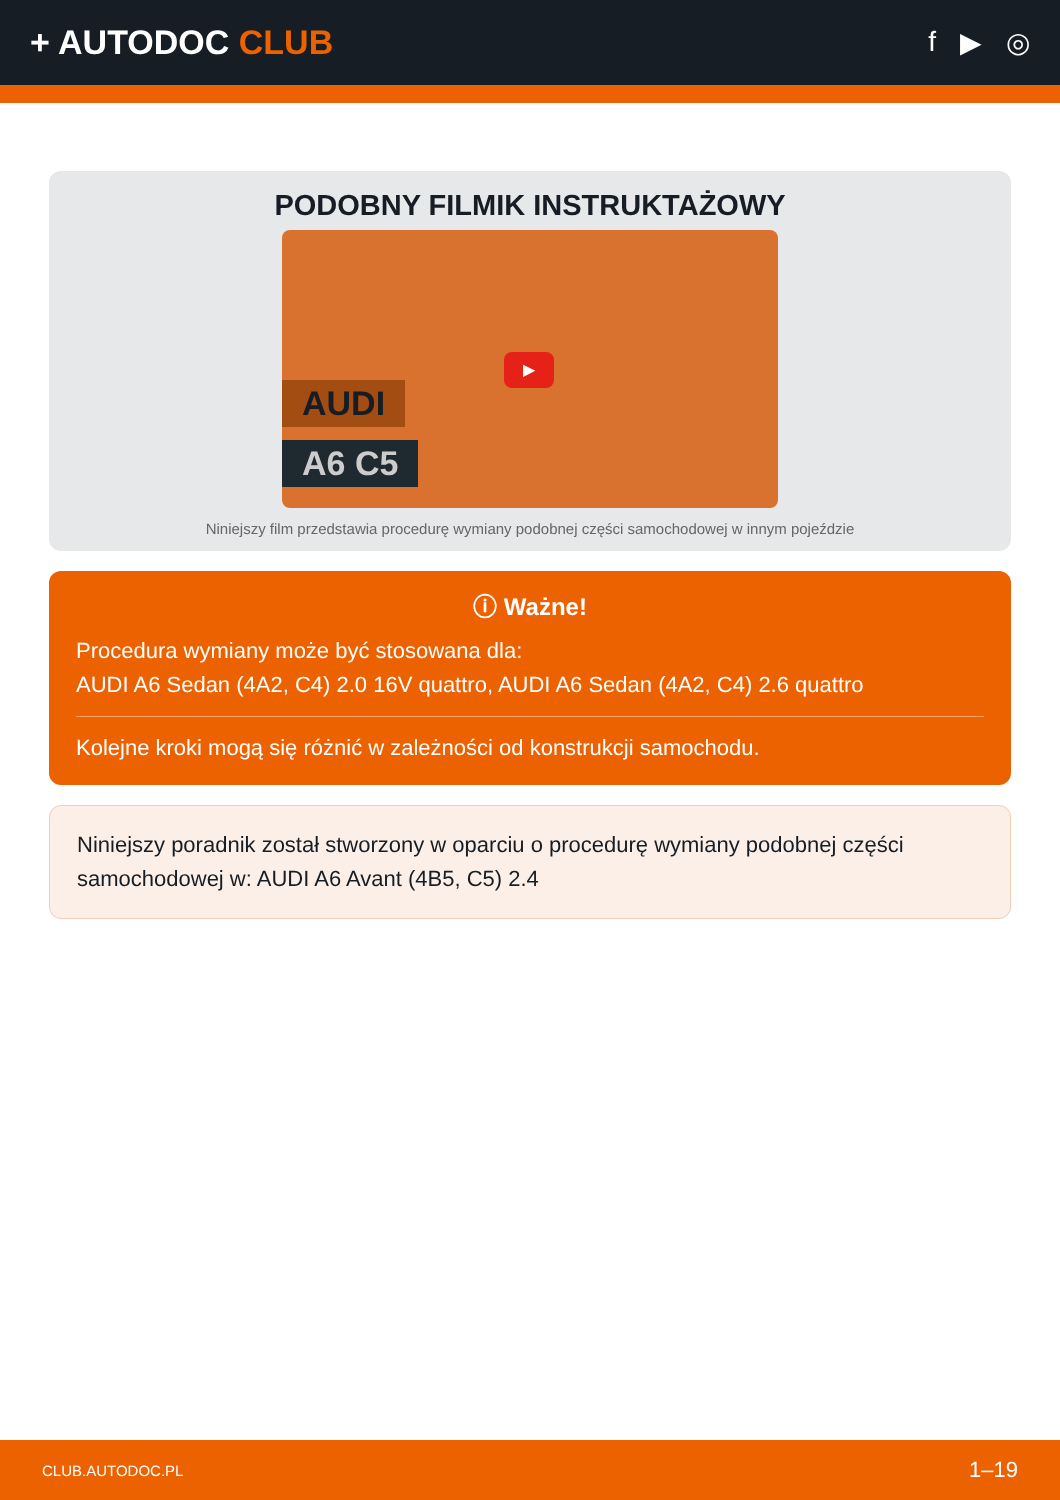+ AUTODOC CLUB
f ▶ ◎
PODOBNY FILMIK INSTRUKTAŻOWY
AUDI
A6 C5
▶
Niniejszy film przedstawia procedurę wymiany podobnej części samochodowej w innym pojeździe
ⓘ Ważne!
Procedura wymiany może być stosowana dla:
AUDI A6 Sedan (4A2, C4) 2.0 16V quattro, AUDI A6 Sedan (4A2, C4) 2.6 quattro
Kolejne kroki mogą się różnić w zależności od konstrukcji samochodu.
Niniejszy poradnik został stworzony w oparciu o procedurę wymiany podobnej części samochodowej w: AUDI A6 Avant (4B5, C5) 2.4
CLUB.AUTODOC.PL 1–19